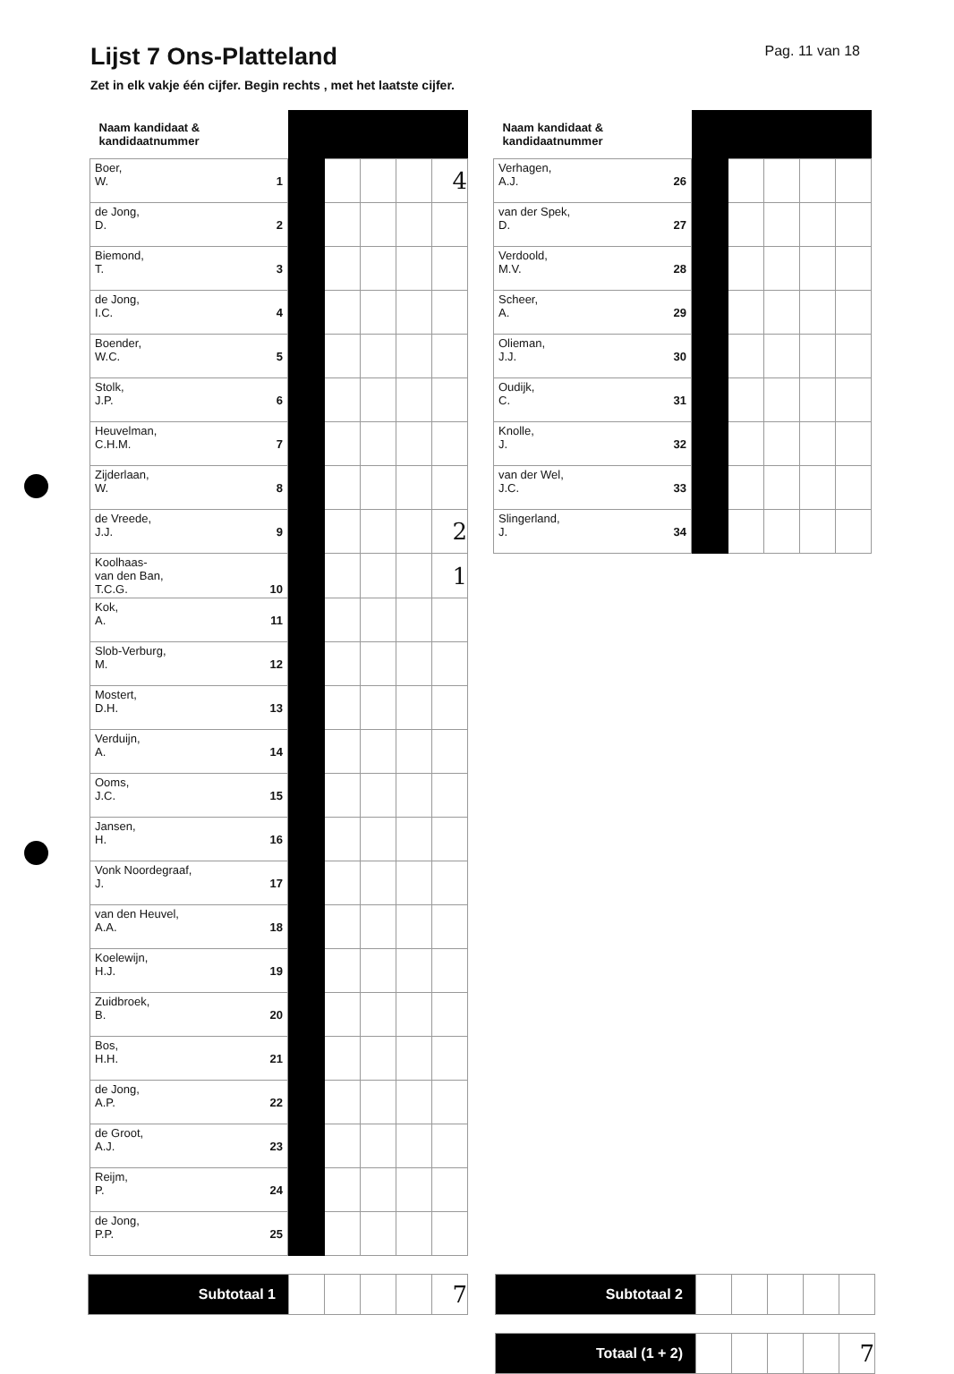Lijst 7 Ons-Platteland
Pag. 11 van 18
Zet in elk vakje één cijfer. Begin rechts , met het laatste cijfer.
| Naam kandidaat & kandidaatnummer | | | | | |
| --- | --- | --- | --- | --- | --- |
| Boer, W. 1 | | | | | 4 |
| de Jong, D. 2 | | | | | |
| Biemond, T. 3 | | | | | |
| de Jong, I.C. 4 | | | | | |
| Boender, W.C. 5 | | | | | |
| Stolk, J.P. 6 | | | | | |
| Heuvelman, C.H.M. 7 | | | | | |
| Zijderlaan, W. 8 | | | | | |
| de Vreede, J.J. 9 | | | | | 2 |
| Koolhaas- van den Ban, T.C.G. 10 | | | | | 1 |
| Kok, A. 11 | | | | | |
| Slob-Verburg, M. 12 | | | | | |
| Mostert, D.H. 13 | | | | | |
| Verduijn, A. 14 | | | | | |
| Ooms, J.C. 15 | | | | | |
| Jansen, H. 16 | | | | | |
| Vonk Noordegraaf, J. 17 | | | | | |
| van den Heuvel, A.A. 18 | | | | | |
| Koelewijn, H.J. 19 | | | | | |
| Zuidbroek, B. 20 | | | | | |
| Bos, H.H. 21 | | | | | |
| de Jong, A.P. 22 | | | | | |
| de Groot, A.J. 23 | | | | | |
| Reijm, P. 24 | | | | | |
| de Jong, P.P. 25 | | | | | |
| Naam kandidaat & kandidaatnummer | | | | | |
| --- | --- | --- | --- | --- | --- |
| Verhagen, A.J. 26 | | | | | |
| van der Spek, D. 27 | | | | | |
| Verdoold, M.V. 28 | | | | | |
| Scheer, A. 29 | | | | | |
| Olieman, J.J. 30 | | | | | |
| Oudijk, C. 31 | | | | | |
| Knolle, J. 32 | | | | | |
| van der Wel, J.C. 33 | | | | | |
| Slingerland, J. 34 | | | | | |
| Subtotaal 1 | | | | | 7 |
| Subtotaal 2 | | | | | |
| Totaal (1 + 2) | | | | | 7 |